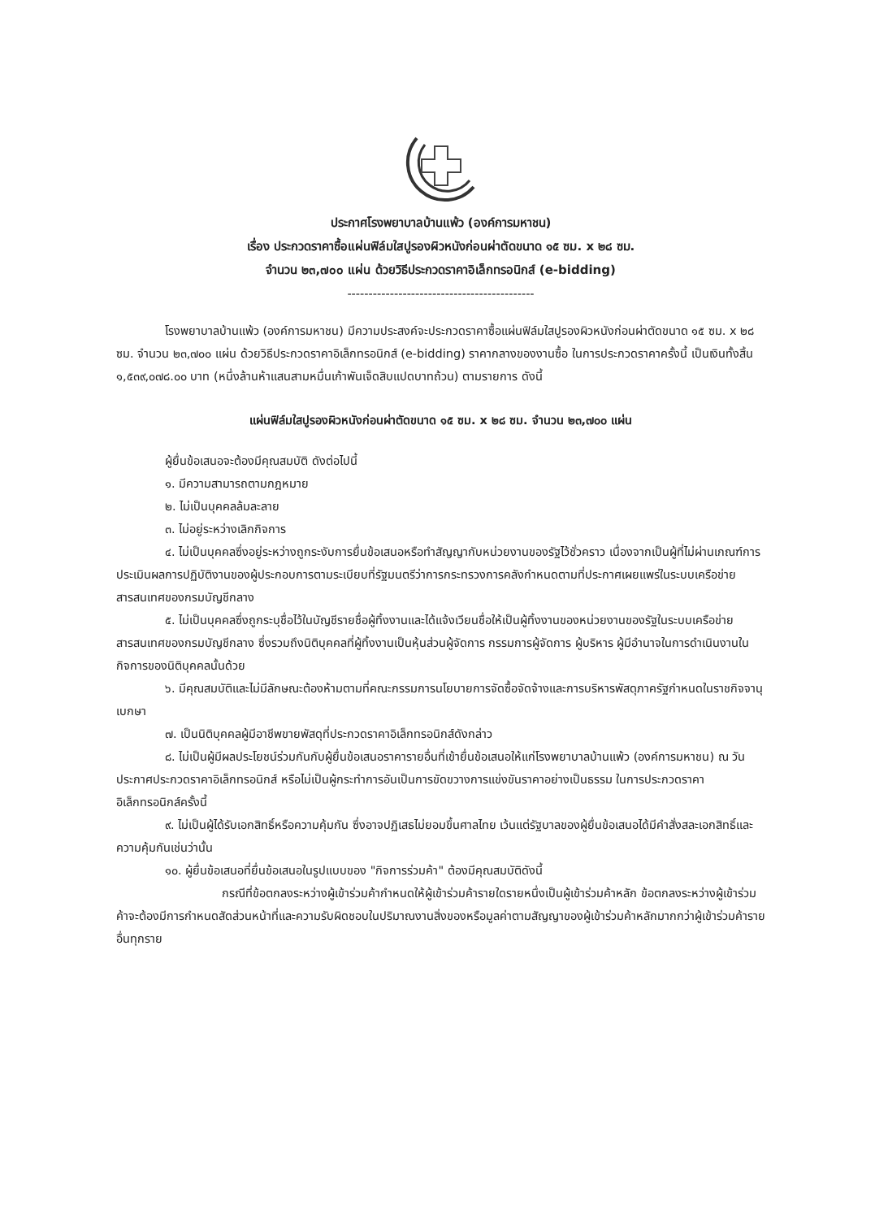ประกาศโรงพยาบาลบ้านแพ้ว (องค์การมหาชน)
เรื่อง ประกวดราคาซื้อแผ่นฟิล์มใสปูรองผิวหนังก่อนผ่าตัดขนาด ๑๕ ซม. x ๒๘ ซม.
จำนวน ๒๓,๗๐๐ แผ่น ด้วยวิธีประกวดราคาอิเล็กทรอนิกส์ (e-bidding)
--------------------------------------------
โรงพยาบาลบ้านแพ้ว (องค์การมหาชน) มีความประสงค์จะประกวดราคาซื้อแผ่นฟิล์มใสปูรองผิวหนังก่อนผ่าตัดขนาด ๑๕ ซม. x ๒๘ ซม. จำนวน ๒๓,๗๐๐ แผ่น ด้วยวิธีประกวดราคาอิเล็กทรอนิกส์ (e-bidding) ราคากลางของงานซื้อ ในการประกวดราคาครั้งนี้ เป็นเงินทั้งสิ้น ๑,๕๓๙,๐๗๘.๐๐ บาท (หนึ่งล้านห้าแสนสามหมื่นเก้าพันเจ็ดสิบแปดบาทถ้วน) ตามรายการ ดังนี้
แผ่นฟิล์มใสปูรองผิวหนังก่อนผ่าตัดขนาด ๑๕ ซม. x ๒๘ ซม. จำนวน ๒๓,๗๐๐ แผ่น
ผู้ยื่นข้อเสนอจะต้องมีคุณสมบัติ ดังต่อไปนี้
๑. มีความสามารถตามกฎหมาย
๒. ไม่เป็นบุคคลล้มละลาย
๓. ไม่อยู่ระหว่างเลิกกิจการ
๔. ไม่เป็นบุคคลซึ่งอยู่ระหว่างถูกระงับการยื่นข้อเสนอหรือทำสัญญากับหน่วยงานของรัฐไว้ชั่วคราว เนื่องจากเป็นผู้ที่ไม่ผ่านเกณฑ์การประเมินผลการปฏิบัติงานของผู้ประกอบการตามระเบียบที่รัฐมนตรีว่าการกระทรวงการคลังกำหนดตามที่ประกาศเผยแพร่ในระบบเครือข่ายสารสนเทศของกรมบัญชีกลาง
๕. ไม่เป็นบุคคลซึ่งถูกระบุชื่อไว้ในบัญชีรายชื่อผู้ทิ้งงานและได้แจ้งเวียนชื่อให้เป็นผู้ทิ้งงานของหน่วยงานของรัฐในระบบเครือข่ายสารสนเทศของกรมบัญชีกลาง ซึ่งรวมถึงนิติบุคคลที่ผู้ทิ้งงานเป็นหุ้นส่วนผู้จัดการ กรรมการผู้จัดการ ผู้บริหาร ผู้มีอำนาจในการดำเนินงานในกิจการของนิติบุคคลนั้นด้วย
๖. มีคุณสมบัติและไม่มีลักษณะต้องห้ามตามที่คณะกรรมการนโยบายการจัดซื้อจัดจ้างและการบริหารพัสดุภาครัฐกำหนดในราชกิจจานุเบกษา
๗. เป็นนิติบุคคลผู้มีอาชีพขายพัสดุที่ประกวดราคาอิเล็กทรอนิกส์ดังกล่าว
๘. ไม่เป็นผู้มีผลประโยชน์ร่วมกันกับผู้ยื่นข้อเสนอราคารายอื่นที่เข้ายื่นข้อเสนอให้แก่โรงพยาบาลบ้านแพ้ว (องค์การมหาชน) ณ วันประกาศประกวดราคาอิเล็กทรอนิกส์ หรือไม่เป็นผู้กระทำการอันเป็นการขัดขวางการแข่งขันราคาอย่างเป็นธรรม ในการประกวดราคาอิเล็กทรอนิกส์ครั้งนี้
๙. ไม่เป็นผู้ได้รับเอกสิทธิ์หรือความคุ้มกัน ซึ่งอาจปฏิเสธไม่ยอมขึ้นศาลไทย เว้นแต่รัฐบาลของผู้ยื่นข้อเสนอได้มีคำสั่งสละเอกสิทธิ์และความคุ้มกันเช่นว่านั้น
๑๐. ผู้ยื่นข้อเสนอที่ยื่นข้อเสนอในรูปแบบของ "กิจการร่วมค้า" ต้องมีคุณสมบัติดังนี้
กรณีที่ข้อตกลงระหว่างผู้เข้าร่วมค้ากำหนดให้ผู้เข้าร่วมค้ารายใดรายหนึ่งเป็นผู้เข้าร่วมค้าหลัก ข้อตกลงระหว่างผู้เข้าร่วมค้าจะต้องมีการกำหนดสัดส่วนหน้าที่และความรับผิดชอบในปริมาณงานสิ่งของหรือมูลค่าตามสัญญาของผู้เข้าร่วมค้าหลักมากกว่าผู้เข้าร่วมค้ารายอื่นทุกราย